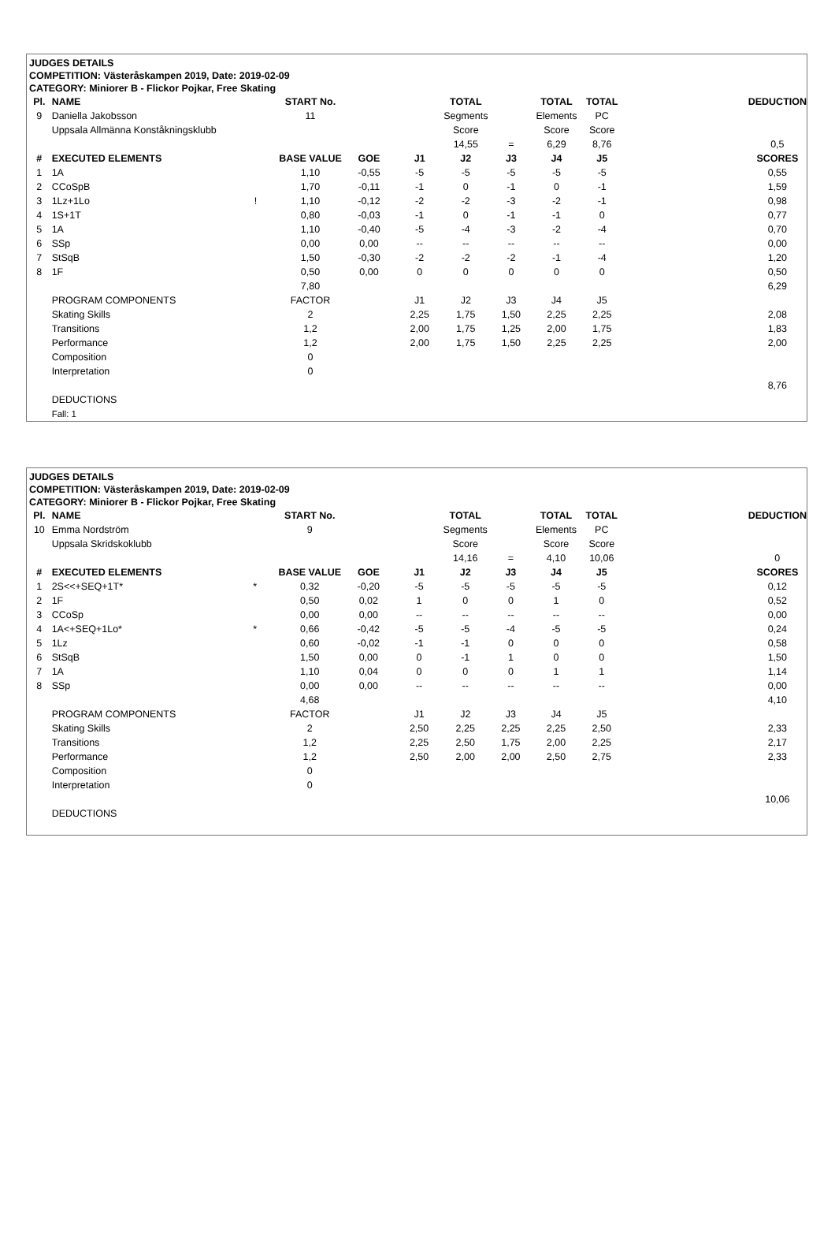JUDGES DETAILS
COMPETITION: Västeråskampen 2019, Date: 2019-02-09
CATEGORY: Miniorer B - Flickor Pojkar, Free Skating
| Pl. | NAME | | START No. | | | TOTAL | | TOTAL | TOTAL | | DEDUCTION |
| --- | --- | --- | --- | --- | --- | --- | --- | --- | --- | --- | --- |
| 9 | Daniella Jakobsson | | 11 | | | Segments | | Elements | PC | | |
| | Uppsala Allmänna Konståkningsklubb | | | | | Score | | Score | Score | | |
| | | | | | | 14,55 | = | 6,29 | 8,76 | | 0,5 |
| # | EXECUTED ELEMENTS | | BASE VALUE | GOE | J1 | J2 | J3 | J4 | J5 | | SCORES |
| 1 | 1A | | 1,10 | -0,55 | -5 | -5 | -5 | -5 | -5 | | 0,55 |
| 2 | CCoSpB | | 1,70 | -0,11 | -1 | 0 | -1 | 0 | -1 | | 1,59 |
| 3 | 1Lz+1Lo | ! | 1,10 | -0,12 | -2 | -2 | -3 | -2 | -1 | | 0,98 |
| 4 | 1S+1T | | 0,80 | -0,03 | -1 | 0 | -1 | -1 | 0 | | 0,77 |
| 5 | 1A | | 1,10 | -0,40 | -5 | -4 | -3 | -2 | -4 | | 0,70 |
| 6 | SSp | | 0,00 | 0,00 | -- | -- | -- | -- | -- | | 0,00 |
| 7 | StSqB | | 1,50 | -0,30 | -2 | -2 | -2 | -1 | -4 | | 1,20 |
| 8 | 1F | | 0,50 | 0,00 | 0 | 0 | 0 | 0 | 0 | | 0,50 |
| | | | 7,80 | | | | | | | | 6,29 |
| | PROGRAM COMPONENTS | | FACTOR | | J1 | J2 | J3 | J4 | J5 | | |
| | Skating Skills | | 2 | | 2,25 | 1,75 | 1,50 | 2,25 | 2,25 | | 2,08 |
| | Transitions | | 1,2 | | 2,00 | 1,75 | 1,25 | 2,00 | 1,75 | | 1,83 |
| | Performance | | 1,2 | | 2,00 | 1,75 | 1,50 | 2,25 | 2,25 | | 2,00 |
| | Composition | | 0 | | | | | | | | |
| | Interpretation | | 0 | | | | | | | | |
| | | | | | | | | | | | 8,76 |
| | DEDUCTIONS | | | | | | | | | | |
| | Fall: 1 | | | | | | | | | | |
JUDGES DETAILS
COMPETITION: Västeråskampen 2019, Date: 2019-02-09
CATEGORY: Miniorer B - Flickor Pojkar, Free Skating
| Pl. | NAME | | START No. | | | TOTAL | | TOTAL | TOTAL | | DEDUCTION |
| --- | --- | --- | --- | --- | --- | --- | --- | --- | --- | --- | --- |
| 10 | Emma Nordström | | 9 | | | Segments | | Elements | PC | | |
| | Uppsala Skridskoklubb | | | | | Score | | Score | Score | | |
| | | | | | | 14,16 | = | 4,10 | 10,06 | | 0 |
| # | EXECUTED ELEMENTS | | BASE VALUE | GOE | J1 | J2 | J3 | J4 | J5 | | SCORES |
| 1 | 2S<<+SEQ+1T* | * | 0,32 | -0,20 | -5 | -5 | -5 | -5 | -5 | | 0,12 |
| 2 | 1F | | 0,50 | 0,02 | 1 | 0 | 0 | 1 | 0 | | 0,52 |
| 3 | CCoSp | | 0,00 | 0,00 | -- | -- | -- | -- | -- | | 0,00 |
| 4 | 1A<+SEQ+1Lo* | * | 0,66 | -0,42 | -5 | -5 | -4 | -5 | -5 | | 0,24 |
| 5 | 1Lz | | 0,60 | -0,02 | -1 | -1 | 0 | 0 | 0 | | 0,58 |
| 6 | StSqB | | 1,50 | 0,00 | 0 | -1 | 1 | 0 | 0 | | 1,50 |
| 7 | 1A | | 1,10 | 0,04 | 0 | 0 | 0 | 1 | 1 | | 1,14 |
| 8 | SSp | | 0,00 | 0,00 | -- | -- | -- | -- | -- | | 0,00 |
| | | | 4,68 | | | | | | | | 4,10 |
| | PROGRAM COMPONENTS | | FACTOR | | J1 | J2 | J3 | J4 | J5 | | |
| | Skating Skills | | 2 | | 2,50 | 2,25 | 2,25 | 2,25 | 2,50 | | 2,33 |
| | Transitions | | 1,2 | | 2,25 | 2,50 | 1,75 | 2,00 | 2,25 | | 2,17 |
| | Performance | | 1,2 | | 2,50 | 2,00 | 2,00 | 2,50 | 2,75 | | 2,33 |
| | Composition | | 0 | | | | | | | | |
| | Interpretation | | 0 | | | | | | | | |
| | | | | | | | | | | | 10,06 |
| | DEDUCTIONS | | | | | | | | | | |